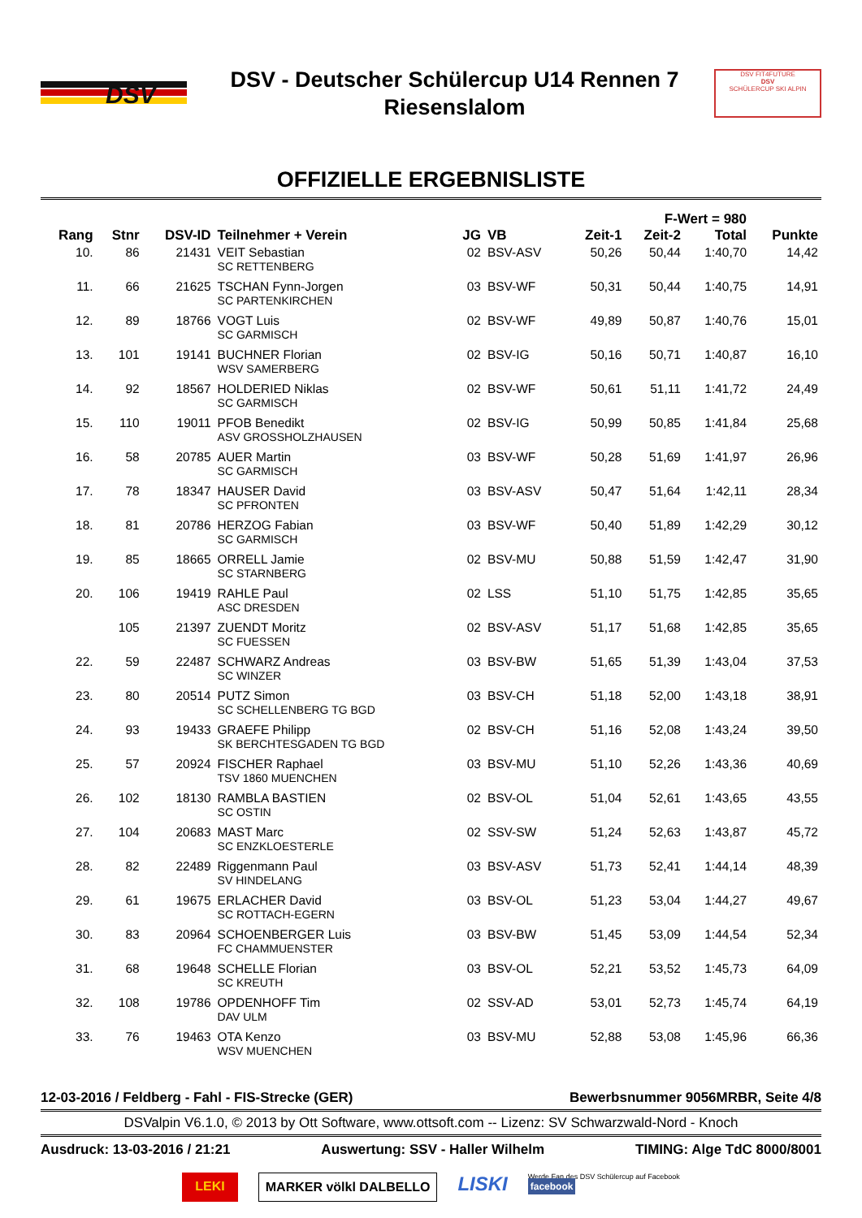DSV
DSV - Deutscher Schülercup U14 Rennen 7
Riesenslalom
DSV FIT4FUTURE
DSV
SCHÜLERCUP SKI ALPIN
OFFIZIELLE ERGEBNISLISTE
| F-Wert = 980 | | | | | | | | | |
| --- | --- | --- | --- | --- | --- | --- | --- | --- | --- |
| Rang | Stnr | DSV-ID | Teilnehmer + Verein | JG | VB | Zeit-1 | Zeit-2 | Total | Punkte |
| 10. | 86 | 21431 | VEIT Sebastian SC RETTENBERG | 02 | BSV-ASV | 50,26 | 50,44 | 1:40,70 | 14,42 |
| 11. | 66 | 21625 | TSCHAN Fynn-Jorgen SC PARTENKIRCHEN | 03 | BSV-WF | 50,31 | 50,44 | 1:40,75 | 14,91 |
| 12. | 89 | 18766 | VOGT Luis SC GARMISCH | 02 | BSV-WF | 49,89 | 50,87 | 1:40,76 | 15,01 |
| 13. | 101 | 19141 | BUCHNER Florian WSV SAMERBERG | 02 | BSV-IG | 50,16 | 50,71 | 1:40,87 | 16,10 |
| 14. | 92 | 18567 | HOLDERIED Niklas SC GARMISCH | 02 | BSV-WF | 50,61 | 51,11 | 1:41,72 | 24,49 |
| 15. | 110 | 19011 | PFOB Benedikt ASV GROSSHOLZHAUSEN | 02 | BSV-IG | 50,99 | 50,85 | 1:41,84 | 25,68 |
| 16. | 58 | 20785 | AUER Martin SC GARMISCH | 03 | BSV-WF | 50,28 | 51,69 | 1:41,97 | 26,96 |
| 17. | 78 | 18347 | HAUSER David SC PFRONTEN | 03 | BSV-ASV | 50,47 | 51,64 | 1:42,11 | 28,34 |
| 18. | 81 | 20786 | HERZOG Fabian SC GARMISCH | 03 | BSV-WF | 50,40 | 51,89 | 1:42,29 | 30,12 |
| 19. | 85 | 18665 | ORRELL Jamie SC STARNBERG | 02 | BSV-MU | 50,88 | 51,59 | 1:42,47 | 31,90 |
| 20. | 106 | 19419 | RAHLE Paul ASC DRESDEN | 02 | LSS | 51,10 | 51,75 | 1:42,85 | 35,65 |
| | 105 | 21397 | ZUENDT Moritz SC FUESSEN | 02 | BSV-ASV | 51,17 | 51,68 | 1:42,85 | 35,65 |
| 22. | 59 | 22487 | SCHWARZ Andreas SC WINZER | 03 | BSV-BW | 51,65 | 51,39 | 1:43,04 | 37,53 |
| 23. | 80 | 20514 | PUTZ Simon SC SCHELLENBERG TG BGD | 03 | BSV-CH | 51,18 | 52,00 | 1:43,18 | 38,91 |
| 24. | 93 | 19433 | GRAEFE Philipp SK BERCHTESGADEN TG BGD | 02 | BSV-CH | 51,16 | 52,08 | 1:43,24 | 39,50 |
| 25. | 57 | 20924 | FISCHER Raphael TSV 1860 MUENCHEN | 03 | BSV-MU | 51,10 | 52,26 | 1:43,36 | 40,69 |
| 26. | 102 | 18130 | RAMBLA BASTIEN SC OSTIN | 02 | BSV-OL | 51,04 | 52,61 | 1:43,65 | 43,55 |
| 27. | 104 | 20683 | MAST Marc SC ENZKLOESTERLE | 02 | SSV-SW | 51,24 | 52,63 | 1:43,87 | 45,72 |
| 28. | 82 | 22489 | Riggenmann Paul SV HINDELANG | 03 | BSV-ASV | 51,73 | 52,41 | 1:44,14 | 48,39 |
| 29. | 61 | 19675 | ERLACHER David SC ROTTACH-EGERN | 03 | BSV-OL | 51,23 | 53,04 | 1:44,27 | 49,67 |
| 30. | 83 | 20964 | SCHOENBERGER Luis FC CHAMMUENSTER | 03 | BSV-BW | 51,45 | 53,09 | 1:44,54 | 52,34 |
| 31. | 68 | 19648 | SCHELLE Florian SC KREUTH | 03 | BSV-OL | 52,21 | 53,52 | 1:45,73 | 64,09 |
| 32. | 108 | 19786 | OPDENHOFF Tim DAV ULM | 02 | SSV-AD | 53,01 | 52,73 | 1:45,74 | 64,19 |
| 33. | 76 | 19463 | OTA Kenzo WSV MUENCHEN | 03 | BSV-MU | 52,88 | 53,08 | 1:45,96 | 66,36 |
12-03-2016 / Feldberg - Fahl - FIS-Strecke (GER) Bewerbsnummer 9056MRBR, Seite 4/8
DSValpin V6.1.0, © 2013 by Ott Software, www.ottsoft.com -- Lizenz: SV Schwarzwald-Nord - Knoch
Ausdruck: 13-03-2016 / 21:21 Auswertung: SSV - Haller Wilhelm TIMING: Alge TdC 8000/8001
LEKI MARKER völkl DALBELLO LISKI Werde Fan des DSV Schülercup auf Facebook
facebook